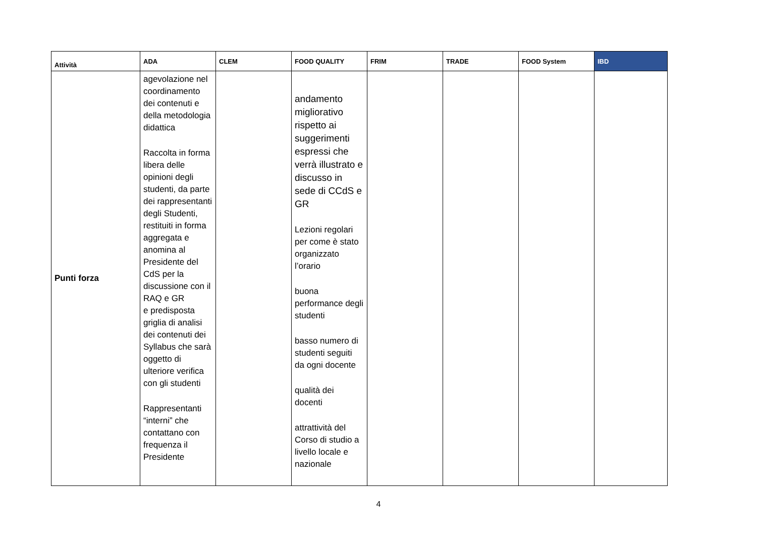| Attività | ADA | CLEM | FOOD QUALITY | FRIM | TRADE | FOOD System | IBD |
| --- | --- | --- | --- | --- | --- | --- | --- |
| Punti forza | agevolazione nel coordinamento dei contenuti e della metodologia didattica Raccolta in forma libera delle opinioni degli studenti, da parte dei rappresentanti degli Studenti, restituiti in forma aggregata e anomina al Presidente del CdS per la discussione con il RAQ e GR e predisposta griglia di analisi dei contenuti dei Syllabus che sarà oggetto di ulteriore verifica con gli studenti Rappresentanti “interni” che contattano con frequenza il Presidente | | andamento migliorativo rispetto ai suggerimenti espressi che verrà illustrato e discusso in sede di CCdS e GR Lezioni regolari per come è stato organizzato l’orario buona performance degli studenti basso numero di studenti seguiti da ogni docente qualità dei docenti attrattività del Corso di studio a livello locale e nazionale | | | | |
4